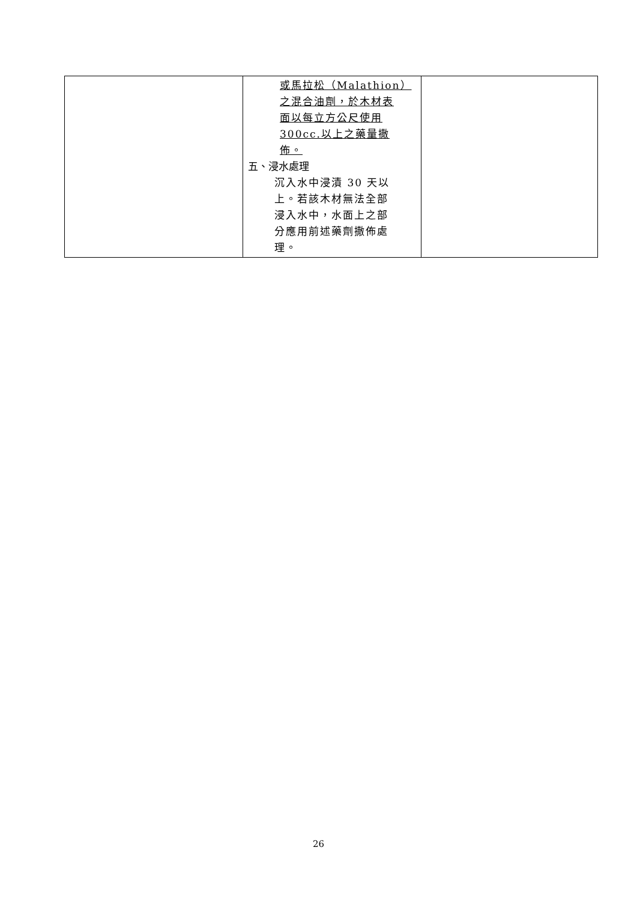| | 或馬拉松（Malathion） 之混合油劑，於木材表 面以每立方公尺使用 300cc.以上之藥量撒 佈。 五、浸水處理 沉入水中浸漬 30 天以 上。若該木材無法全部 浸入水中，水面上之部 分應用前述藥劑撒佈處 理。 | |
26